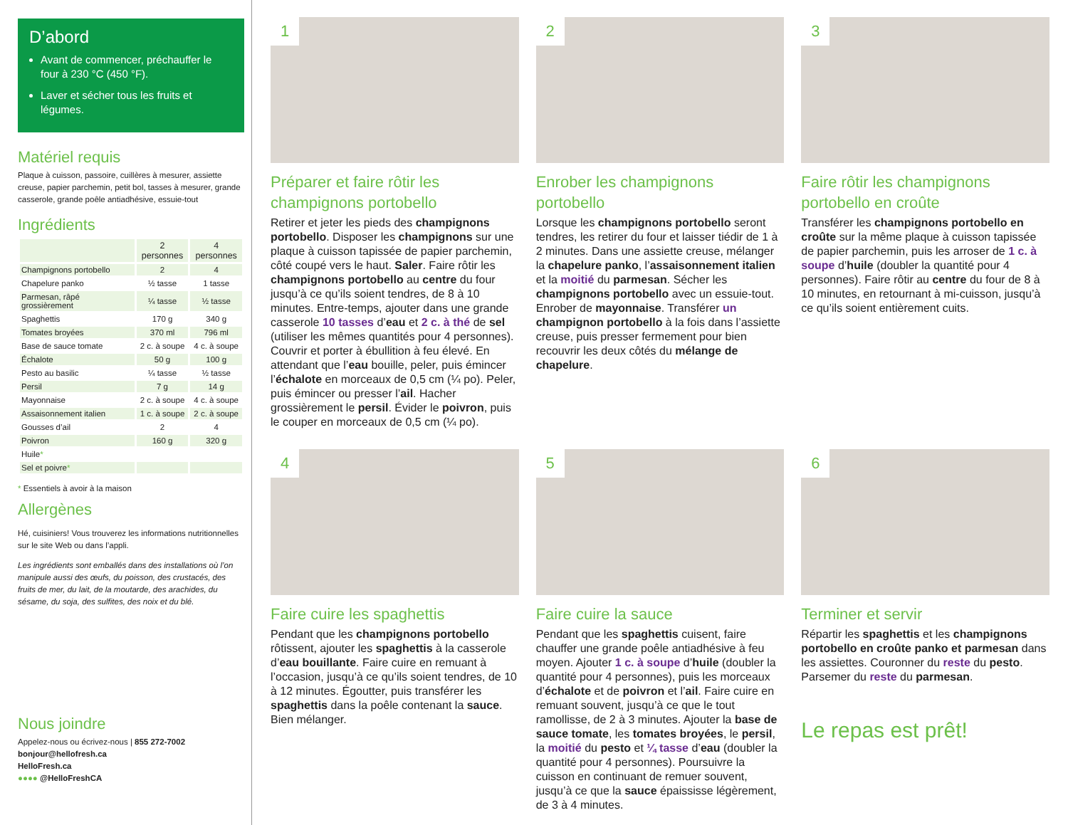D’abord
Avant de commencer, préchauffer le four à 230 °C (450 °F).
Laver et sécher tous les fruits et légumes.
Matériel requis
Plaque à cuisson, passoire, cuillères à mesurer, assiette creuse, papier parchemin, petit bol, tasses à mesurer, grande casserole, grande poêle antiadhésive, essuie-tout
Ingrédients
| | 2 personnes | 4 personnes |
| --- | --- | --- |
| Champignons portobello | 2 | 4 |
| Chapelure panko | ½ tasse | 1 tasse |
| Parmesan, râpé grossièrement | ¼ tasse | ½ tasse |
| Spaghettis | 170 g | 340 g |
| Tomates broyées | 370 ml | 796 ml |
| Base de sauce tomate | 2 c. à soupe | 4 c. à soupe |
| Échalote | 50 g | 100 g |
| Pesto au basilic | ¼ tasse | ½ tasse |
| Persil | 7 g | 14 g |
| Mayonnaise | 2 c. à soupe | 4 c. à soupe |
| Assaisonnement italien | 1 c. à soupe | 2 c. à soupe |
| Gousses d’ail | 2 | 4 |
| Poivron | 160 g | 320 g |
| Huile * | | |
| Sel et poivre * | | |
* Essentiels à avoir à la maison
Allergènes
Hé, cuisiniers! Vous trouverez les informations nutritionnelles sur le site Web ou dans l’appli.
Les ingrédients sont emballés dans des installations où l’on manipule aussi des œufs, du poisson, des crustacés, des fruits de mer, du lait, de la moutarde, des arachides, du sésame, du soja, des sulfites, des noix et du blé.
Nous joindre
Appelez-nous ou écrivez-nous | 855 272-7002
bonjour@hellofresh.ca
HelloFresh.ca
●●●● @HelloFreshCA
1
Préparer et faire rôtir les champignons portobello
Retirer et jeter les pieds des champignons portobello. Disposer les champignons sur une plaque à cuisson tapissée de papier parchemin, côté coupé vers le haut. Saler. Faire rôtir les champignons portobello au centre du four jusqu’à ce qu’ils soient tendres, de 8 à 10 minutes. Entre-temps, ajouter dans une grande casserole 10 tasses d’eau et 2 c. à thé de sel (utiliser les mêmes quantités pour 4 personnes). Couvrir et porter à ébullition à feu élevé. En attendant que l’eau bouille, peler, puis émincer l’échalote en morceaux de 0,5 cm (¼ po). Peler, puis émincer ou presser l’ail. Hacher grossièrement le persil. Évider le poivron, puis le couper en morceaux de 0,5 cm (¼ po).
2
Enrober les champignons portobello
Lorsque les champignons portobello seront tendres, les retirer du four et laisser tiédir de 1 à 2 minutes. Dans une assiette creuse, mélanger la chapelure panko, l’assaisonnement italien et la moitié du parmesan. Sécher les champignons portobello avec un essuie-tout. Enrober de mayonnaise. Transférer un champignon portobello à la fois dans l’assiette creuse, puis presser fermement pour bien recouvrir les deux côtés du mélange de chapelure.
3
Faire rôtir les champignons portobello en croûte
Transférer les champignons portobello en croûte sur la même plaque à cuisson tapissée de papier parchemin, puis les arroser de 1 c. à soupe d’huile (doubler la quantité pour 4 personnes). Faire rôtir au centre du four de 8 à 10 minutes, en retournant à mi-cuisson, jusqu’à ce qu’ils soient entièrement cuits.
4
Faire cuire les spaghettis
Pendant que les champignons portobello rôtissent, ajouter les spaghettis à la casserole d’eau bouillante. Faire cuire en remuant à l’occasion, jusqu’à ce qu’ils soient tendres, de 10 à 12 minutes. Égoutter, puis transférer les spaghettis dans la poêle contenant la sauce. Bien mélanger.
5
Faire cuire la sauce
Pendant que les spaghettis cuisent, faire chauffer une grande poêle antiadhésive à feu moyen. Ajouter 1 c. à soupe d’huile (doubler la quantité pour 4 personnes), puis les morceaux d’échalote et de poivron et l’ail. Faire cuire en remuant souvent, jusqu’à ce que le tout ramollisse, de 2 à 3 minutes. Ajouter la base de sauce tomate, les tomates broyées, le persil, la moitié du pesto et ¼ tasse d’eau (doubler la quantité pour 4 personnes). Poursuivre la cuisson en continuant de remuer souvent, jusqu’à ce que la sauce épaississe légèrement, de 3 à 4 minutes.
6
Terminer et servir
Répartir les spaghettis et les champignons portobello en croûte panko et parmesan dans les assiettes. Couronner du reste du pesto. Parsemer du reste du parmesan.
Le repas est prêt!